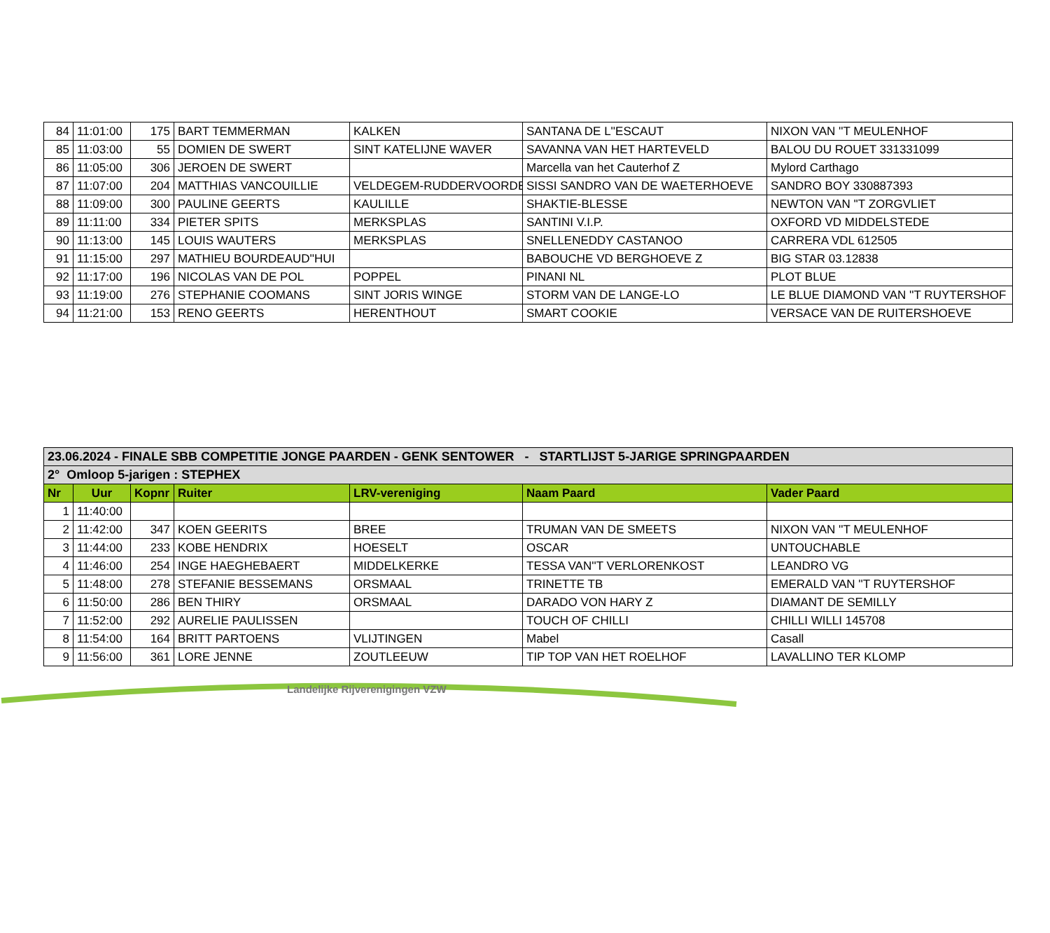| 84 | 11:01:00 | 175 | BART TEMMERMAN | KALKEN | SANTANA DE L''ESCAUT | NIXON VAN ''T MEULENHOF |
| 85 | 11:03:00 | 55 | DOMIEN DE SWERT | SINT KATELIJNE WAVER | SAVANNA VAN HET HARTEVELD | BALOU DU ROUET 331331099 |
| 86 | 11:05:00 | 306 | JEROEN DE SWERT | | Marcella van het Cauterhof Z | Mylord Carthago |
| 87 | 11:07:00 | 204 | MATTHIAS VANCOUILLIE | VELDEGEM-RUDDERVOORDE | SISSI SANDRO VAN DE WAETERHOEVE | SANDRO BOY 330887393 |
| 88 | 11:09:00 | 300 | PAULINE GEERTS | KAULILLE | SHAKTIE-BLESSE | NEWTON VAN ''T ZORGVLIET |
| 89 | 11:11:00 | 334 | PIETER SPITS | MERKSPLAS | SANTINI V.I.P. | OXFORD VD MIDDELSTEDE |
| 90 | 11:13:00 | 145 | LOUIS WAUTERS | MERKSPLAS | SNELLENEDDY CASTANOO | CARRERA VDL 612505 |
| 91 | 11:15:00 | 297 | MATHIEU BOURDEAUD''HUI | | BABOUCHE VD BERGHOEVE Z | BIG STAR 03.12838 |
| 92 | 11:17:00 | 196 | NICOLAS VAN DE POL | POPPEL | PINANI NL | PLOT BLUE |
| 93 | 11:19:00 | 276 | STEPHANIE COOMANS | SINT JORIS WINGE | STORM VAN DE LANGE-LO | LE BLUE DIAMOND VAN ''T RUYTERSHOF |
| 94 | 11:21:00 | 153 | RENO GEERTS | HERENTHOUT | SMART COOKIE | VERSACE VAN DE RUITERSHOEVE |
| 23.06.2024 - FINALE SBB COMPETITIE JONGE PAARDEN - GENK SENTOWER - STARTLIJST 5-JARIGE SPRINGPAARDEN | | | | | | |
| 2° Omloop 5-jarigen : STEPHEX | | | | | | |
| Nr | Uur | Kopnr | Ruiter | LRV-vereniging | Naam Paard | Vader Paard |
| 1 | 11:40:00 | | | | | |
| 2 | 11:42:00 | 347 | KOEN GEERITS | BREE | TRUMAN VAN DE SMEETS | NIXON VAN ''T MEULENHOF |
| 3 | 11:44:00 | 233 | KOBE HENDRIX | HOESELT | OSCAR | UNTOUCHABLE |
| 4 | 11:46:00 | 254 | INGE HAEGHEBAERT | MIDDELKERKE | TESSA VAN''T VERLORENKOST | LEANDRO VG |
| 5 | 11:48:00 | 278 | STEFANIE BESSEMANS | ORSMAAL | TRINETTE TB | EMERALD VAN ''T RUYTERSHOF |
| 6 | 11:50:00 | 286 | BEN THIRY | ORSMAAL | DARADO VON HARY Z | DIAMANT DE SEMILLY |
| 7 | 11:52:00 | 292 | AURELIE PAULISSEN | | TOUCH OF CHILLI | CHILLI WILLI 145708 |
| 8 | 11:54:00 | 164 | BRITT PARTOENS | VLIJTINGEN | Mabel | Casall |
| 9 | 11:56:00 | 361 | LORE JENNE | ZOUTLEEUW | TIP TOP VAN HET ROELHOF | LAVALLINO TER KLOMP |
Landelijke Rijverenigingen VZW